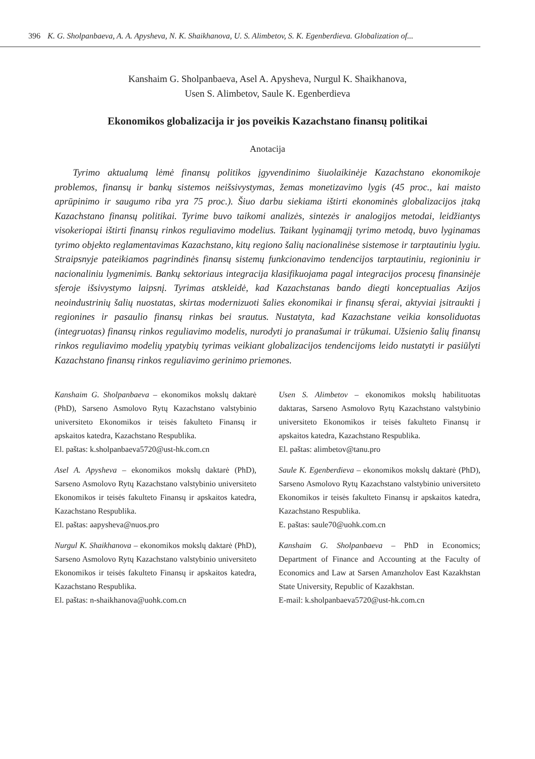396 K. G. Sholpanbaeva, A. A. Apysheva, N. K. Shaikhanova, U. S. Alimbetov, S. K. Egenberdieva. Globalization of...
Kanshaim G. Sholpanbaeva, Asel A. Apysheva, Nurgul K. Shaikhanova,
Usen S. Alimbetov, Saule K. Egenberdieva
Ekonomikos globalizacija ir jos poveikis Kazachstano finansų politikai
Anotacija
Tyrimo aktualumą lėmė finansų politikos įgyvendinimo šiuolaikinėje Kazachstano ekonomikoje problemos, finansų ir bankų sistemos neišsivystymas, žemas monetizavimo lygis (45 proc., kai maisto aprūpinimo ir saugumo riba yra 75 proc.). Šiuo darbu siekiama ištirti ekonominės globalizacijos įtaką Kazachstano finansų politikai. Tyrime buvo taikomi analizės, sintezės ir analogijos metodai, leidžiantys visokeriopai ištirti finansų rinkos reguliavimo modelius. Taikant lyginamąjį tyrimo metodą, buvo lyginamas tyrimo objekto reglamentavimas Kazachstano, kitų regiono šalių nacionalinėse sistemose ir tarptautiniu lygiu. Straipsnyje pateikiamos pagrindinės finansų sistemų funkcionavimo tendencijos tarptautiniu, regioniniu ir nacionaliniu lygmenimis. Bankų sektoriaus integracija klasifikuojama pagal integracijos procesų finansinėje sferoje išsivystymo laipsnį. Tyrimas atskleidė, kad Kazachstanas bando diegti konceptualias Azijos neoindustrinių šalių nuostatas, skirtas modernizuoti šalies ekonomikai ir finansų sferai, aktyviai įsitraukti į regionines ir pasaulio finansų rinkas bei srautus. Nustatyta, kad Kazachstane veikia konsoliduotas (integruotas) finansų rinkos reguliavimo modelis, nurodyti jo pranašumai ir trūkumai. Užsienio šalių finansų rinkos reguliavimo modelių ypatybių tyrimas veikiant globalizacijos tendencijoms leido nustatyti ir pasiūlyti Kazachstano finansų rinkos reguliavimo gerinimo priemones.
Kanshaim G. Sholpanbaeva – ekonomikos mokslų daktarė (PhD), Sarseno Asmolovo Rytų Kazachstano valstybinio universiteto Ekonomikos ir teisės fakulteto Finansų ir apskaitos katedra, Kazachstano Respublika.
El. paštas: k.sholpanbaeva5720@ust-hk.com.cn
Asel A. Apysheva – ekonomikos mokslų daktarė (PhD), Sarseno Asmolovo Rytų Kazachstano valstybinio universiteto Ekonomikos ir teisės fakulteto Finansų ir apskaitos katedra, Kazachstano Respublika.
El. paštas: aapysheva@nuos.pro
Nurgul K. Shaikhanova – ekonomikos mokslų daktarė (PhD), Sarseno Asmolovo Rytų Kazachstano valstybinio universiteto Ekonomikos ir teisės fakulteto Finansų ir apskaitos katedra, Kazachstano Respublika.
El. paštas: n-shaikhanova@uohk.com.cn
Usen S. Alimbetov – ekonomikos mokslų habilituotas daktaras, Sarseno Asmolovo Rytų Kazachstano valstybinio universiteto Ekonomikos ir teisės fakulteto Finansų ir apskaitos katedra, Kazachstano Respublika.
El. paštas: alimbetov@tanu.pro
Saule K. Egenberdieva – ekonomikos mokslų daktarė (PhD), Sarseno Asmolovo Rytų Kazachstano valstybinio universiteto Ekonomikos ir teisės fakulteto Finansų ir apskaitos katedra, Kazachstano Respublika.
E. paštas: saule70@uohk.com.cn
Kanshaim G. Sholpanbaeva – PhD in Economics; Department of Finance and Accounting at the Faculty of Economics and Law at Sarsen Amanzholov East Kazakhstan State University, Republic of Kazakhstan.
E-mail: k.sholpanbaeva5720@ust-hk.com.cn